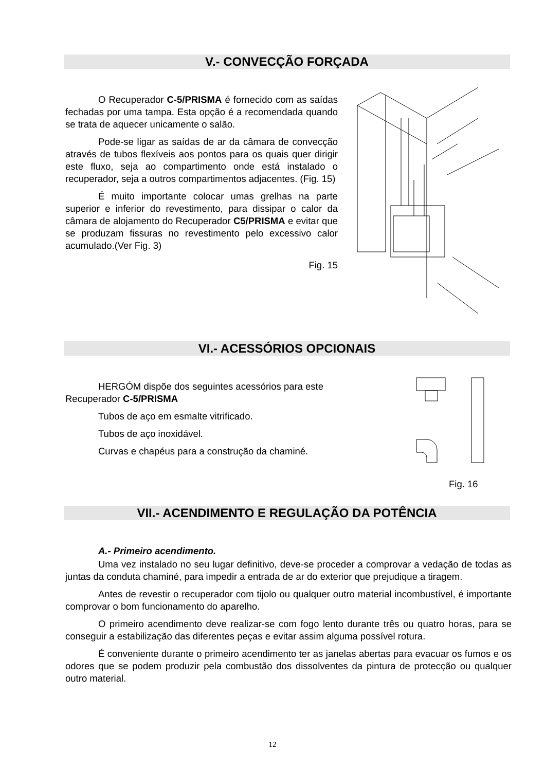V.- CONVECÇÃO FORÇADA
O Recuperador C-5/PRISMA é fornecido com as saídas fechadas por uma tampa. Esta opção é a recomendada quando se trata de aquecer unicamente o salão.
Pode-se ligar as saídas de ar da câmara de convecção através de tubos flexíveis aos pontos para os quais quer dirigir este fluxo, seja ao compartimento onde está instalado o recuperador, seja a outros compartimentos adjacentes. (Fig. 15)
É muito importante colocar umas grelhas na parte superior e inferior do revestimento, para dissipar o calor da câmara de alojamento do Recuperador C5/PRISMA e evitar que se produzam fissuras no revestimento pelo excessivo calor acumulado.(Ver Fig. 3)
Fig. 15
VI.- ACESSÓRIOS OPCIONAIS
HERGÓM dispõe dos seguintes acessórios para este Recuperador C-5/PRISMA
Tubos de aço em esmalte vitrificado.
Tubos de aço inoxidável.
Curvas e chapéus para a construção da chaminé.
Fig. 16
VII.- ACENDIMENTO E REGULAÇÃO DA POTÊNCIA
A.- Primeiro acendimento.
Uma vez instalado no seu lugar definitivo, deve-se proceder a comprovar a vedação de todas as juntas da conduta chaminé, para impedir a entrada de ar do exterior que prejudique a tiragem.
Antes de revestir o recuperador com tijolo ou qualquer outro material incombustível, é importante comprovar o bom funcionamento do aparelho.
O primeiro acendimento deve realizar-se com fogo lento durante três ou quatro horas, para se conseguir a estabilização das diferentes peças e evitar assim alguma possível rotura.
É conveniente durante o primeiro acendimento ter as janelas abertas para evacuar os fumos e os odores que se podem produzir pela combustão dos dissolventes da pintura de protecção ou qualquer outro material.
12